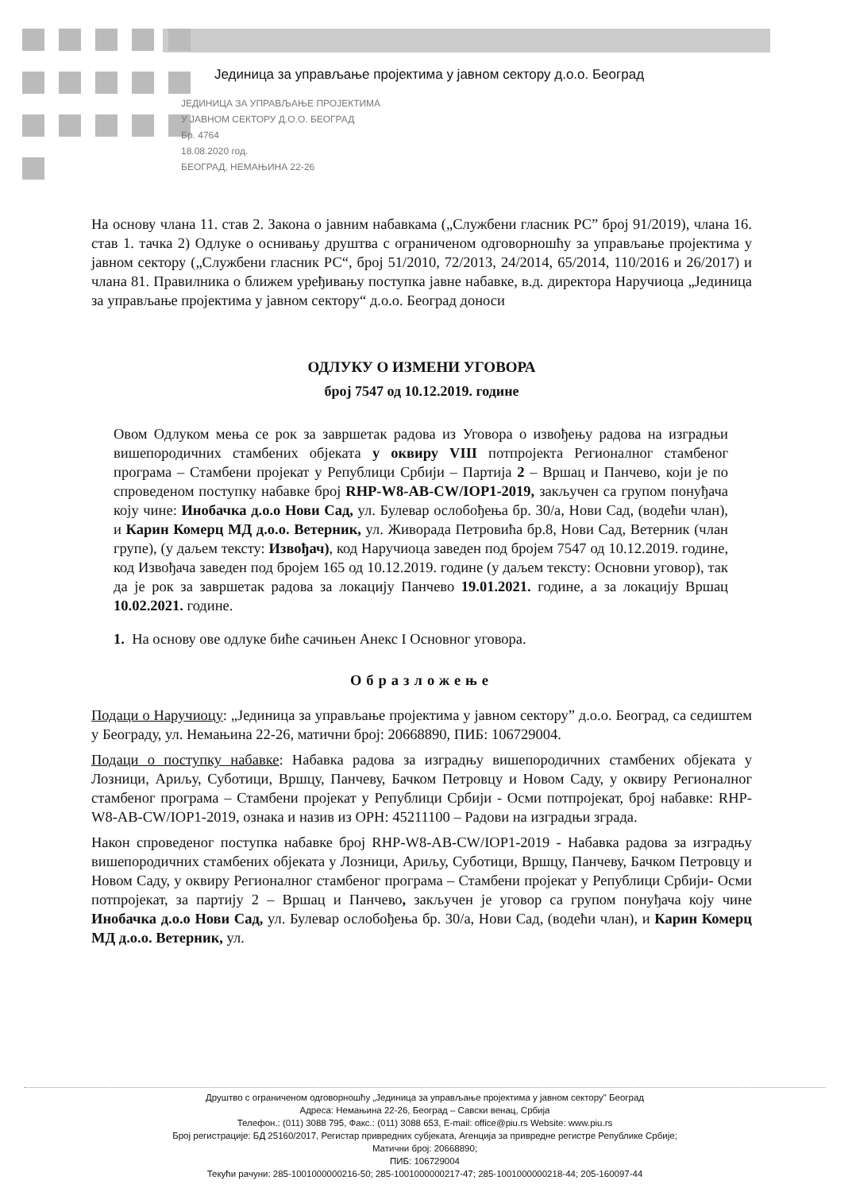Јединица за управљање пројектима у јавном сектору д.о.о. Београд
ЈЕДИНИЦА ЗА УПРАВЉАЊЕ ПРОЈЕКТИМА
У ЈАВНОМ СЕКТОРУ Д.О.О. БЕОГРАД
Бр. 4764
18.08.2020 год.
БЕОГРАД, НЕМАЊИНА 22-26
На основу члана 11. став 2. Закона о јавним набавкама („Службени гласник РС” број 91/2019), члана 16. став 1. тачка 2) Одлуке о оснивању друштва с ограниченом одговорношћу за управљање пројектима у јавном сектору („Службени гласник РС“, број 51/2010, 72/2013, 24/2014, 65/2014, 110/2016 и 26/2017) и члана 81. Правилника о ближем уређивању поступка јавне набавке, в.д. директора Наручиоца „Јединица за управљање пројектима у јавном сектору“ д.о.о. Београд доноси
ОДЛУКУ О ИЗМЕНИ УГОВОРА
број 7547 од 10.12.2019. године
Овом Одлуком мења се рок за завршетак радова из Уговора о извођењу радова на изградњи вишепородичних стамбених објеката у оквиру VIII потпројекта Регионалног стамбеног програма – Стамбени пројекат у Републици Србији – Партија 2 – Вршац и Панчево, који је по спроведеном поступку набавке број RHP-W8-AB-CW/IOP1-2019, закључен са групом понуђача коју чине: Инобачка д.о.о Нови Сад, ул. Булевар ослобођења бр. 30/а, Нови Сад, (водећи члан), и Карин Комерц МД д.о.о. Ветерник, ул. Живорада Петровића бр.8, Нови Сад, Ветерник (члан групе), (у даљем тексту: Извођач), код Наручиоца заведен под бројем 7547 од 10.12.2019. године, код Извођача заведен под бројем 165 од 10.12.2019. године (у даљем тексту: Основни уговор), так да је рок за завршетак радова за локацију Панчево 19.01.2021. године, а за локацију Вршац 10.02.2021. године.
1. На основу ове одлуке биће сачињен Анекс I Основног уговора.
Образложење
Подаци о Наручиоцу: „Јединица за управљање пројектима у јавном сектору” д.о.о. Београд, са седиштем у Београду, ул. Немањина 22-26, матични број: 20668890, ПИБ: 106729004.
Подаци о поступку набавке: Набавка радова за изградњу вишепородичних стамбених објеката у Лозници, Ариљу, Суботици, Вршцу, Панчеву, Бачком Петровцу и Новом Саду, у оквиру Регионалног стамбеног програма – Стамбени пројекат у Републици Србији - Осми потпројекат, број набавке: RHP-W8-AB-CW/IOP1-2019, ознака и назив из ОРН: 45211100 – Радови на изградњи зграда.
Након спроведеног поступка набавке број RHP-W8-AB-CW/IOP1-2019 - Набавка радова за изградњу вишепородичних стамбених објеката у Лозници, Ариљу, Суботици, Вршцу, Панчеву, Бачком Петровцу и Новом Саду, у оквиру Регионалног стамбеног програма – Стамбени пројекат у Републици Србији- Осми потпројекат, за партију 2 – Вршац и Панчево, закључен је уговор са групом понуђача коју чине Инобачка д.о.о Нови Сад, ул. Булевар ослобођења бр. 30/а, Нови Сад, (водећи члан), и Карин Комерц МД д.о.о. Ветерник, ул.
Друштво с ограниченом одговорношћу „Јединица за управљање пројектима у јавном сектору" Београд
Адреса: Немањина 22-26, Београд – Савски венац, Србија
Телефон.: (011) 3088 795, Факс.: (011) 3088 653, E-mail: office@piu.rs Website: www.piu.rs
Број регистрације: БД 25160/2017, Регистар привредних субјеката, Агенција за привредне регистре Републике Србије;
Матични број: 20668890;
ПИБ: 106729004
Текући рачуни: 285-1001000000216-50; 285-1001000000217-47; 285-1001000000218-44; 205-160097-44